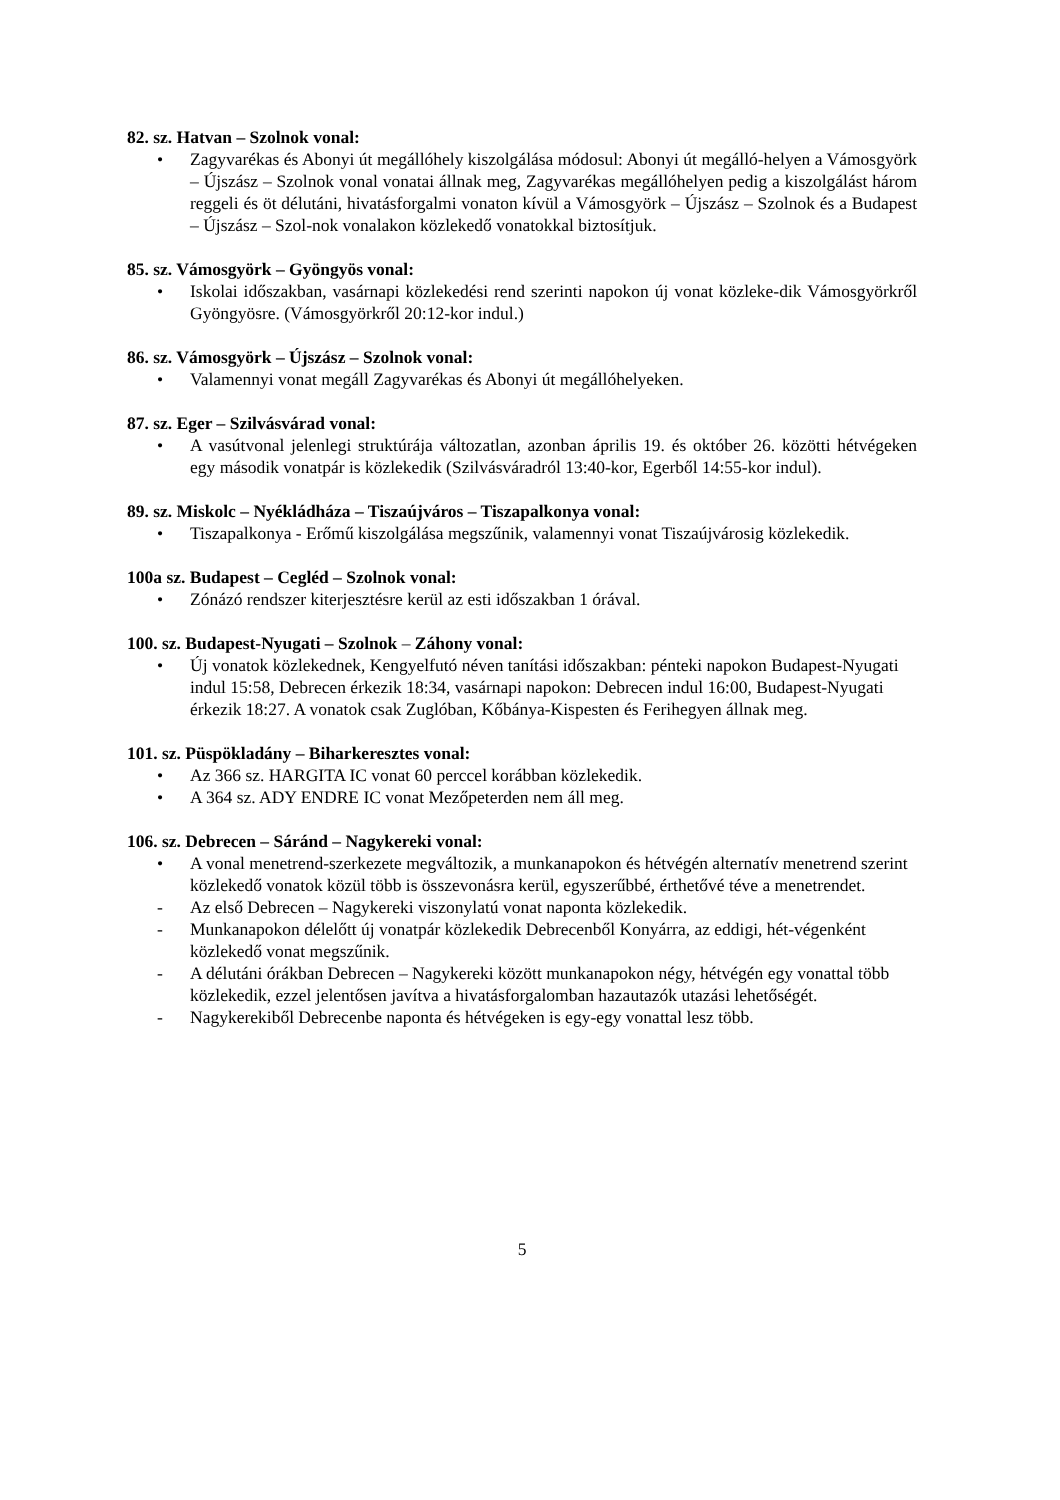82. sz. Hatvan – Szolnok vonal:
• Zagyvarékas és Abonyi út megállóhely kiszolgálása módosul: Abonyi út megálló-helyen a Vámosgyörk – Újszász – Szolnok vonal vonatai állnak meg, Zagyvarékas megállóhelyen pedig a kiszolgálást három reggeli és öt délutáni, hivatásforgalmi vonaton kívül a Vámosgyörk – Újszász – Szolnok és a Budapest – Újszász – Szol-nok vonalakon közlekedő vonatokkal biztosítjuk.
85. sz. Vámosgyörk – Gyöngyös vonal:
• Iskolai időszakban, vasárnapi közlekedési rend szerinti napokon új vonat közleke-dik Vámosgyörkről Gyöngyösre. (Vámosgyörkről 20:12-kor indul.)
86. sz. Vámosgyörk – Újszász – Szolnok vonal:
• Valamennyi vonat megáll Zagyvarékas és Abonyi út megállóhelyeken.
87. sz. Eger – Szilvásvárad vonal:
• A vasútvonal jelenlegi struktúrája változatlan, azonban április 19. és október 26. közötti hétvégeken egy második vonatpár is közlekedik (Szilvásváradról 13:40-kor, Egerből 14:55-kor indul).
89. sz. Miskolc – Nyékládháza – Tiszaújváros – Tiszapalkonya vonal:
• Tiszapalkonya - Erőmű kiszolgálása megszűnik, valamennyi vonat Tiszaújvárosig közlekedik.
100a sz. Budapest – Cegléd – Szolnok vonal:
• Zónázó rendszer kiterjesztésre kerül az esti időszakban 1 órával.
100. sz. Budapest-Nyugati – Szolnok – Záhony vonal:
• Új vonatok közlekednek, Kengyelfutó néven tanítási időszakban: pénteki napokon Budapest-Nyugati indul 15:58, Debrecen érkezik 18:34, vasárnapi napokon: Debrecen indul 16:00, Budapest-Nyugati érkezik 18:27. A vonatok csak Zuglóban, Kőbánya-Kispesten és Ferihegyen állnak meg.
101. sz. Püspökladány – Biharkeresztes vonal:
• Az 366 sz. HARGITA IC vonat 60 perccel korábban közlekedik.
• A 364 sz. ADY ENDRE IC vonat Mezőpeterden nem áll meg.
106. sz. Debrecen – Sáránd – Nagykereki vonal:
• A vonal menetrend-szerkezete megváltozik, a munkanapokon és hétvégén alternatív menetrend szerint közlekedő vonatok közül több is összevonásra kerül, egyszerűbbé, érthetővé téve a menetrendet.
- Az első Debrecen – Nagykereki viszonylatú vonat naponta közlekedik.
- Munkanapokon délelőtt új vonatpár közlekedik Debrecenből Konyárra, az eddigi, hét-végenként közlekedő vonat megszűnik.
- A délutáni órákban Debrecen – Nagykereki között munkanapokon négy, hétvégén egy vonattal több közlekedik, ezzel jelentősen javítva a hivatásforgalomban hazautazók utazási lehetőségét.
- Nagykerekiből Debrecenbe naponta és hétvégeken is egy-egy vonattal lesz több.
5